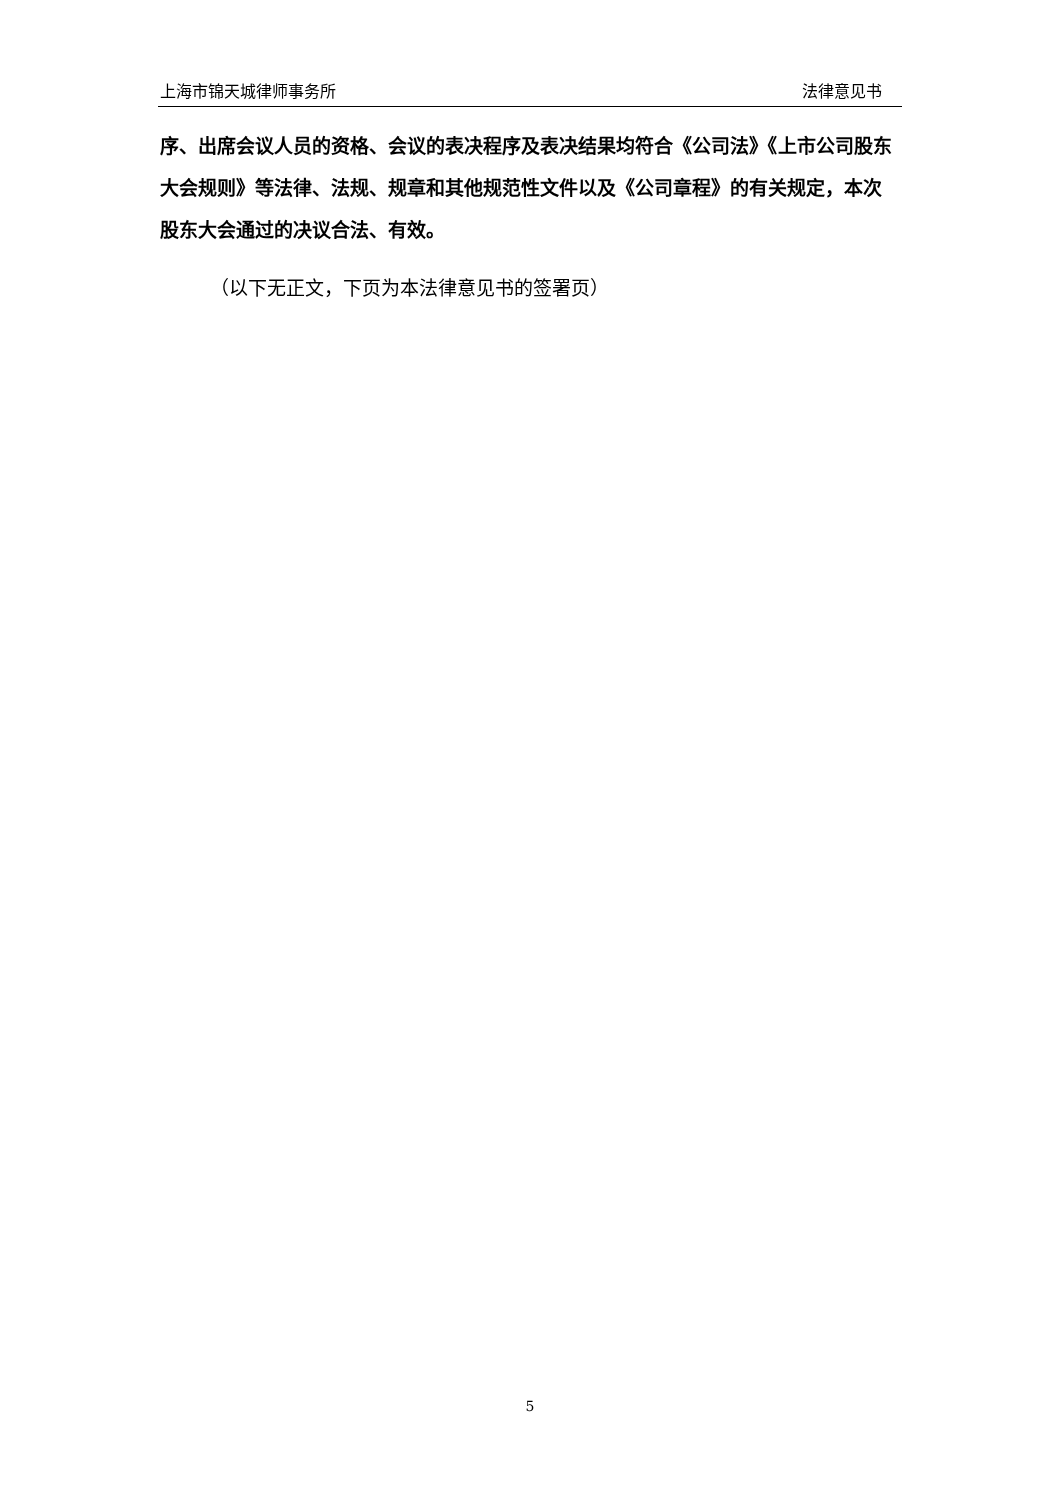上海市锦天城律师事务所 法律意见书
序、出席会议人员的资格、会议的表决程序及表决结果均符合《公司法》《上市公司股东大会规则》等法律、法规、规章和其他规范性文件以及《公司章程》的有关规定，本次股东大会通过的决议合法、有效。
（以下无正文，下页为本法律意见书的签署页）
5